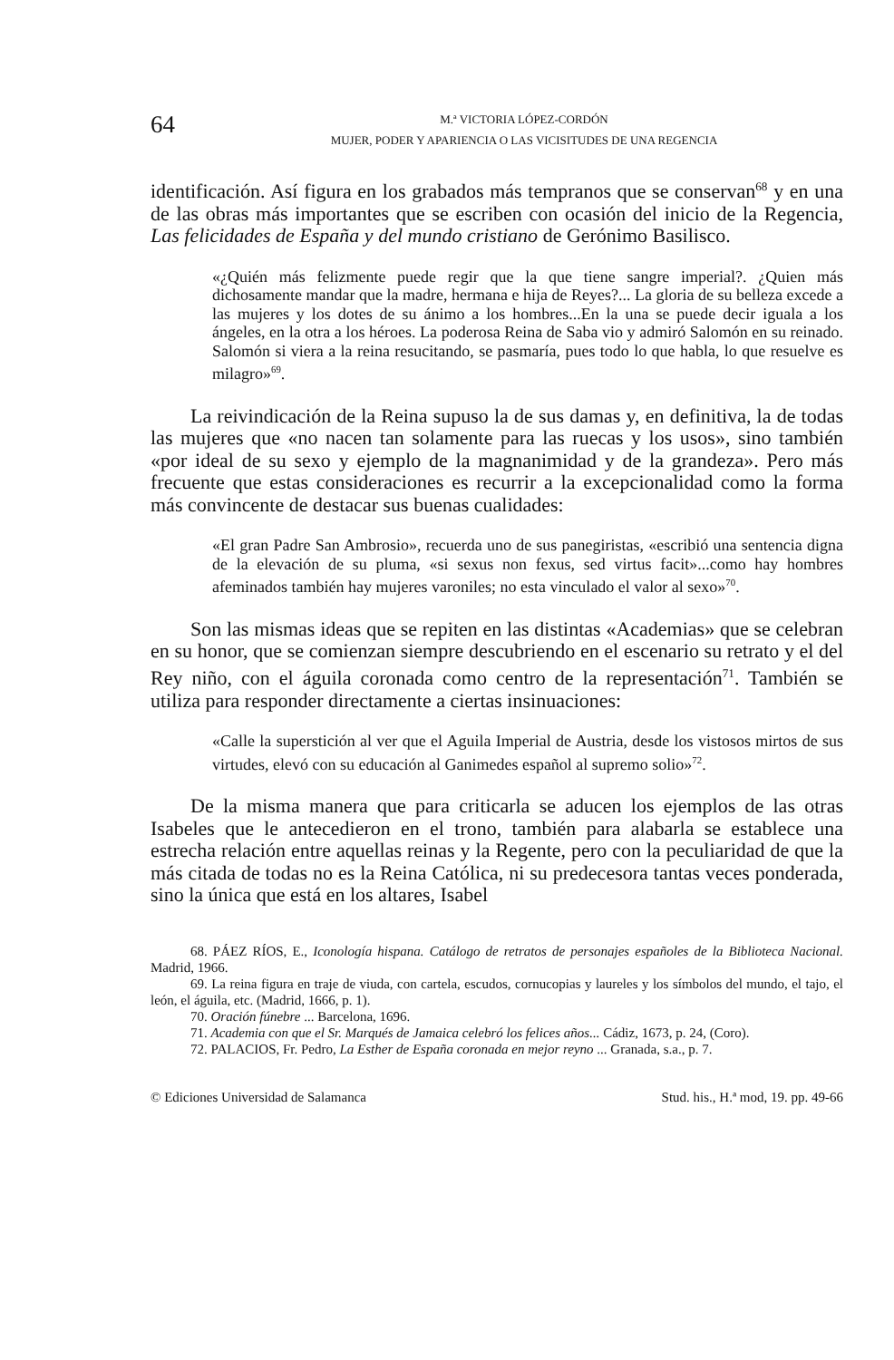64
M.ª VICTORIA LÓPEZ-CORDÓN
MUJER, PODER Y APARIENCIA O LAS VICISITUDES DE UNA REGENCIA
identificación. Así figura en los grabados más tempranos que se conservan<sup>68</sup> y en una de las obras más importantes que se escriben con ocasión del inicio de la Regencia, Las felicidades de España y del mundo cristiano de Gerónimo Basilisco.
«¿Quién más felizmente puede regir que la que tiene sangre imperial?. ¿Quien más dichosamente mandar que la madre, hermana e hija de Reyes?... La gloria de su belleza excede a las mujeres y los dotes de su ánimo a los hombres...En la una se puede decir iguala a los ángeles, en la otra a los héroes. La poderosa Reina de Saba vio y admiró Salomón en su reinado. Salomón si viera a la reina resucitando, se pasmaría, pues todo lo que habla, lo que resuelve es milagro»<sup>69</sup>.
La reivindicación de la Reina supuso la de sus damas y, en definitiva, la de todas las mujeres que «no nacen tan solamente para las ruecas y los usos», sino también «por ideal de su sexo y ejemplo de la magnanimidad y de la grandeza». Pero más frecuente que estas consideraciones es recurrir a la excepcionalidad como la forma más convincente de destacar sus buenas cualidades:
«El gran Padre San Ambrosio», recuerda uno de sus panegiristas, «escribió una sentencia digna de la elevación de su pluma, «si sexus non fexus, sed virtus facit»...como hay hombres afeminados también hay mujeres varoniles; no esta vinculado el valor al sexo»<sup>70</sup>.
Son las mismas ideas que se repiten en las distintas «Academias» que se celebran en su honor, que se comienzan siempre descubriendo en el escenario su retrato y el del Rey niño, con el águila coronada como centro de la representación<sup>71</sup>. También se utiliza para responder directamente a ciertas insinuaciones:
«Calle la superstición al ver que el Aguila Imperial de Austria, desde los vistosos mirtos de sus virtudes, elevó con su educación al Ganimedes español al supremo solio»<sup>72</sup>.
De la misma manera que para criticarla se aducen los ejemplos de las otras Isabeles que le antecedieron en el trono, también para alabarla se establece una estrecha relación entre aquellas reinas y la Regente, pero con la peculiaridad de que la más citada de todas no es la Reina Católica, ni su predecesora tantas veces ponderada, sino la única que está en los altares, Isabel
68. PÁEZ RÍOS, E., Iconología hispana. Catálogo de retratos de personajes españoles de la Biblioteca Nacional. Madrid, 1966.
69. La reina figura en traje de viuda, con cartela, escudos, cornucopias y laureles y los símbolos del mundo, el tajo, el león, el águila, etc. (Madrid, 1666, p. 1).
70. Oración fúnebre ... Barcelona, 1696.
71. Academia con que el Sr. Marqués de Jamaica celebró los felices años... Cádiz, 1673, p. 24, (Coro).
72. PALACIOS, Fr. Pedro, La Esther de España coronada en mejor reyno ... Granada, s.a., p. 7.
© Ediciones Universidad de Salamanca Stud. his., H.ª mod, 19. pp. 49-66